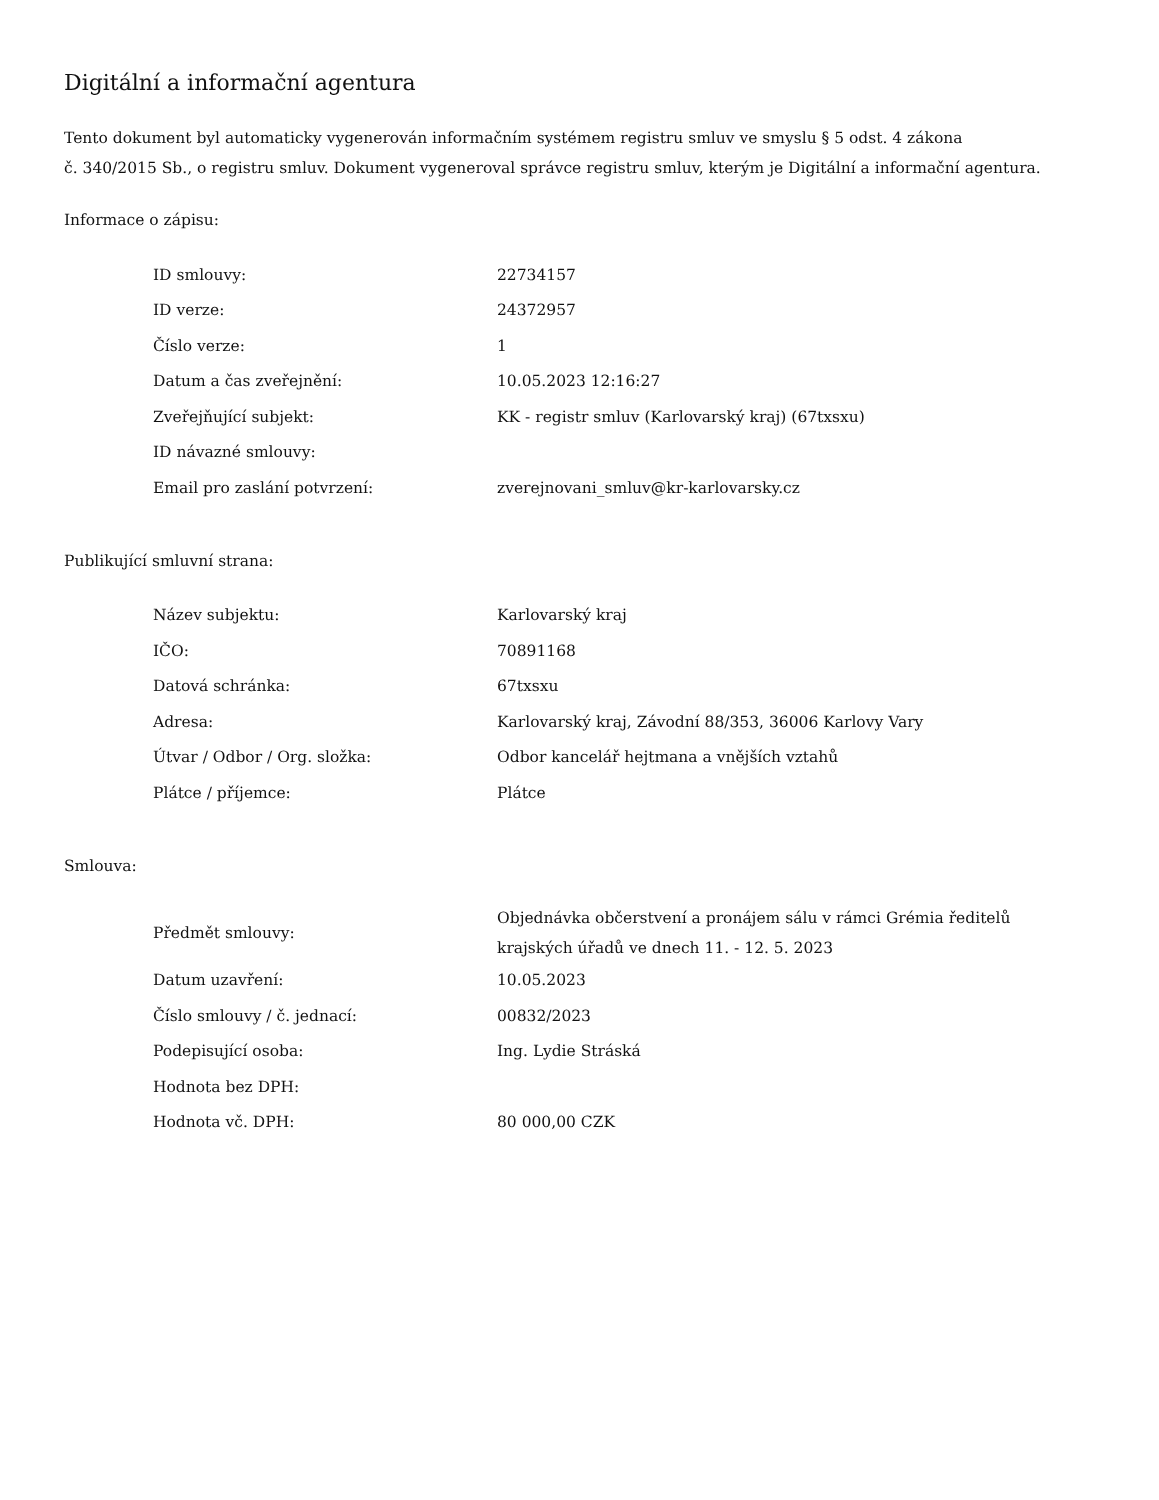Digitální a informační agentura
Tento dokument byl automaticky vygenerován informačním systémem registru smluv ve smyslu § 5 odst. 4 zákona
č. 340/2015 Sb., o registru smluv. Dokument vygeneroval správce registru smluv, kterým je Digitální a informační agentura.
Informace o zápisu:
| ID smlouvy: | 22734157 |
| ID verze: | 24372957 |
| Číslo verze: | 1 |
| Datum a čas zveřejnění: | 10.05.2023 12:16:27 |
| Zveřejňující subjekt: | KK - registr smluv (Karlovarský kraj) (67txsxu) |
| ID návazné smlouvy: | |
| Email pro zaslání potvrzení: | zverejnovani_smluv@kr-karlovarsky.cz |
Publikující smluvní strana:
| Název subjektu: | Karlovarský kraj |
| IČO: | 70891168 |
| Datová schránka: | 67txsxu |
| Adresa: | Karlovarský kraj, Závodní 88/353, 36006 Karlovy Vary |
| Útvar / Odbor / Org. složka: | Odbor kancelář hejtmana a vnějších vztahů |
| Plátce / příjemce: | Plátce |
Smlouva:
| Předmět smlouvy: | Objednávka občerstvení a pronájem sálu v rámci Grémia ředitelů krajských úřadů ve dnech 11. - 12. 5. 2023 |
| Datum uzavření: | 10.05.2023 |
| Číslo smlouvy / č. jednací: | 00832/2023 |
| Podepisující osoba: | Ing. Lydie Stráská |
| Hodnota bez DPH: | |
| Hodnota vč. DPH: | 80 000,00 CZK |